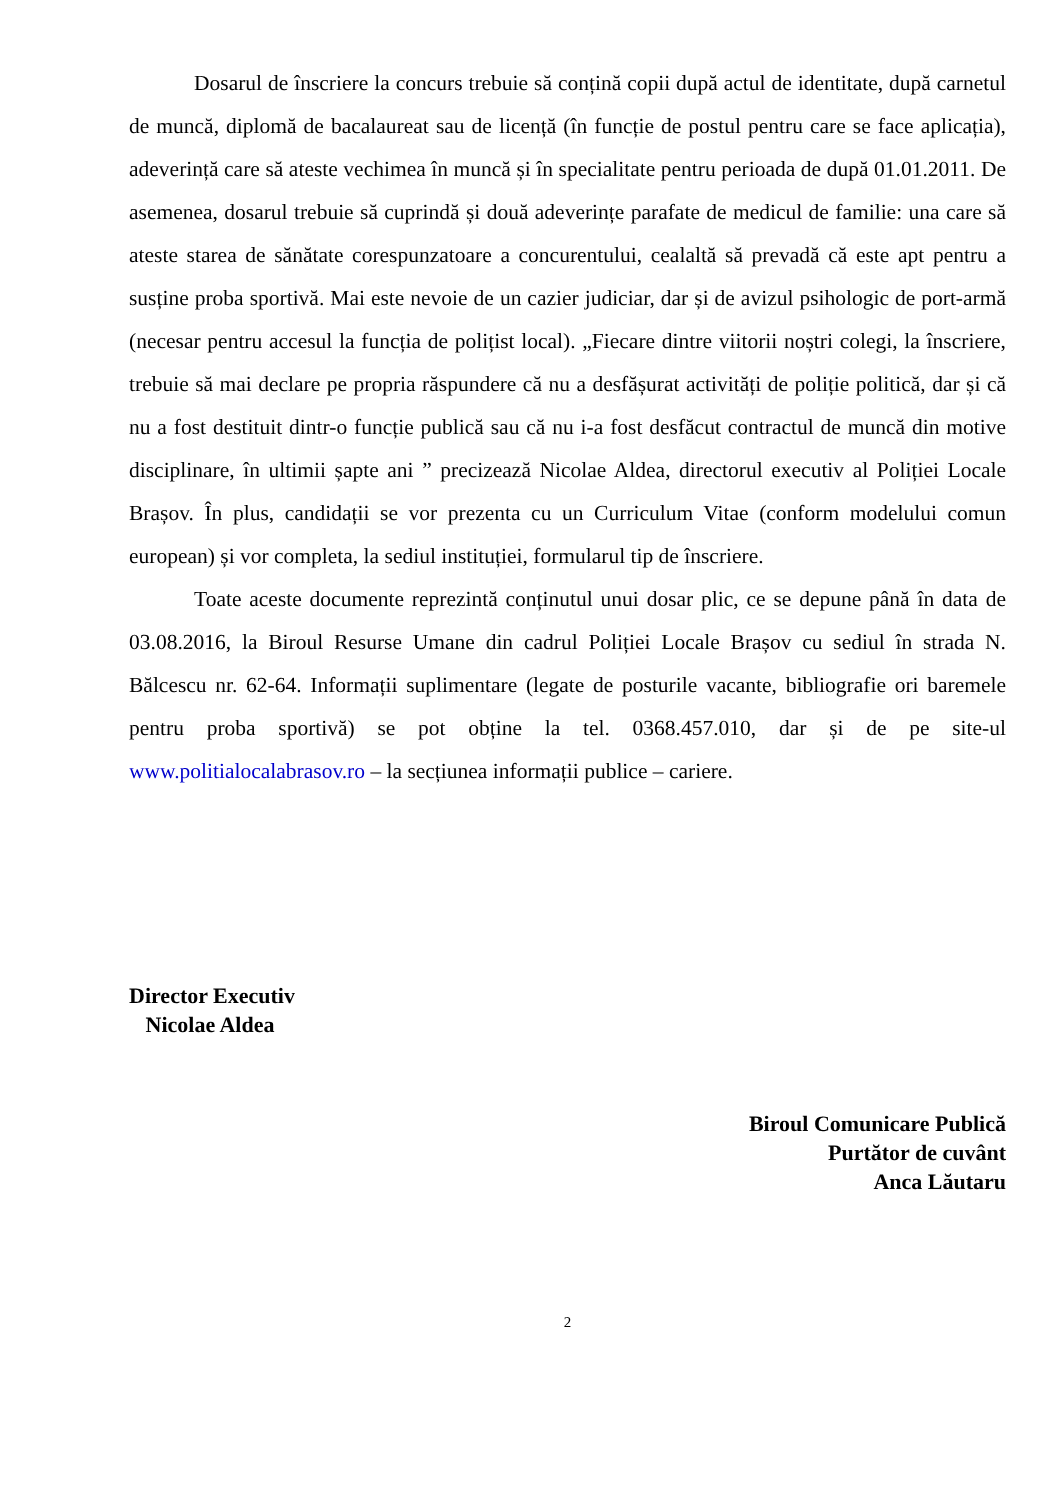Dosarul de înscriere la concurs trebuie să conțină copii după actul de identitate, după carnetul de muncă, diplomă de bacalaureat sau de licență (în funcție de postul pentru care se face aplicația), adeverință care să ateste vechimea în muncă și în specialitate pentru perioada de după 01.01.2011. De asemenea, dosarul trebuie să cuprindă și două adeverințe parafate de medicul de familie: una care să ateste starea de sănătate corespunzatoare a concurentului, cealaltă să prevadă că este apt pentru a susține proba sportivă. Mai este nevoie de un cazier judiciar, dar și de avizul psihologic de port-armă (necesar pentru accesul la funcția de polițist local). „Fiecare dintre viitorii noștri colegi, la înscriere, trebuie să mai declare pe propria răspundere că nu a desfășurat activități de poliție politică, dar și că nu a fost destituit dintr-o funcție publică sau că nu i-a fost desfăcut contractul de muncă din motive disciplinare, în ultimii șapte ani ” precizează Nicolae Aldea, directorul executiv al Poliției Locale Brașov. În plus, candidații se vor prezenta cu un Curriculum Vitae (conform modelului comun european) și vor completa, la sediul instituției, formularul tip de înscriere.
Toate aceste documente reprezintă conținutul unui dosar plic, ce se depune până în data de 03.08.2016, la Biroul Resurse Umane din cadrul Poliției Locale Brașov cu sediul în strada N. Bălcescu nr. 62-64. Informații suplimentare (legate de posturile vacante, bibliografie ori baremele pentru proba sportivă) se pot obține la tel. 0368.457.010, dar și de pe site-ul www.politialocalabrasov.ro – la secțiunea informații publice – cariere.
Director Executiv
Nicolae Aldea
Biroul Comunicare Publică
Purtător de cuvânt
Anca Lăutaru
2